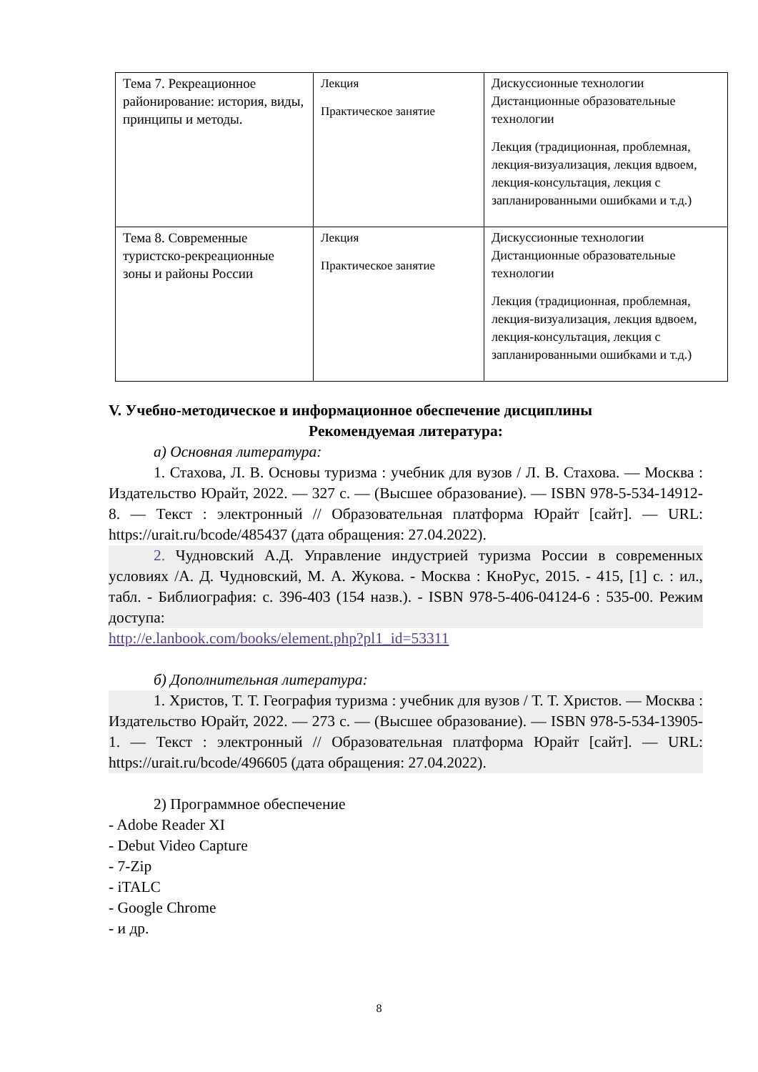| Тема 7. Рекреационное районирование: история, виды, принципы и методы. | Лекция Практическое занятие | Дискуссионные технологии Дистанционные образовательные технологии Лекция (традиционная, проблемная, лекция-визуализация, лекция вдвоем, лекция-консультация, лекция с запланированными ошибками и т.д.) |
| Тема 8. Современные туристско-рекреационные зоны и районы России | Лекция Практическое занятие | Дискуссионные технологии Дистанционные образовательные технологии Лекция (традиционная, проблемная, лекция-визуализация, лекция вдвоем, лекция-консультация, лекция с запланированными ошибками и т.д.) |
V. Учебно-методическое и информационное обеспечение дисциплины
Рекомендуемая литература:
а) Основная литература:
1. Стахова, Л. В. Основы туризма : учебник для вузов / Л. В. Стахова. — Москва : Издательство Юрайт, 2022. — 327 с. — (Высшее образование). — ISBN 978-5-534-14912-8. — Текст : электронный // Образовательная платформа Юрайт [сайт]. — URL: https://urait.ru/bcode/485437 (дата обращения: 27.04.2022).
2. Чудновский А.Д. Управление индустрией туризма России в современных условиях /А. Д. Чудновский, М. А. Жукова. - Москва : КноРус, 2015. - 415, [1] с. : ил., табл. - Библиография: с. 396-403 (154 назв.). - ISBN 978-5-406-04124-6 : 535-00. Режим доступа:
http://e.lanbook.com/books/element.php?pl1_id=53311
б) Дополнительная литература:
1. Христов, Т. Т. География туризма : учебник для вузов / Т. Т. Христов. — Москва : Издательство Юрайт, 2022. — 273 с. — (Высшее образование). — ISBN 978-5-534-13905-1. — Текст : электронный // Образовательная платформа Юрайт [сайт]. — URL: https://urait.ru/bcode/496605 (дата обращения: 27.04.2022).
2) Программное обеспечение
- Adobe Reader XI
- Debut Video Capture
- 7-Zip
- iTALC
- Google Chrome
- и др.
8